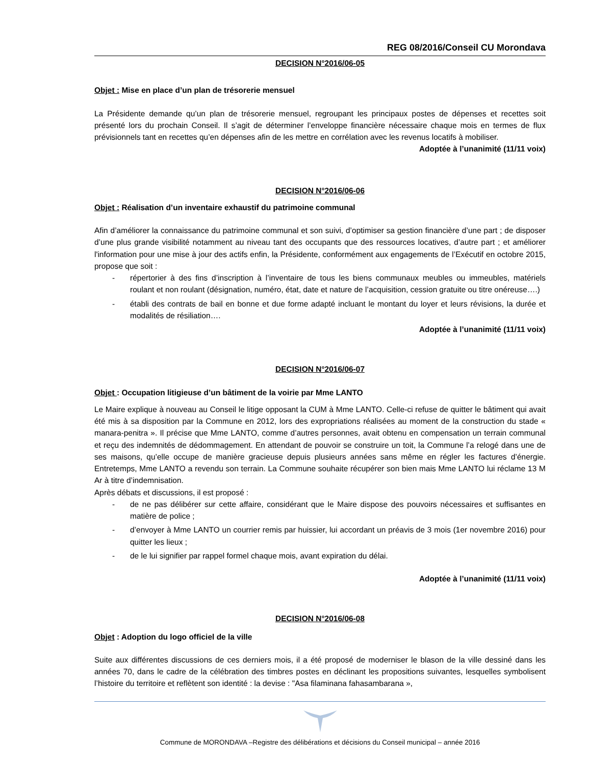REG 08/2016/Conseil CU Morondava
DECISION N°2016/06-05
Objet : Mise en place d’un plan de trésorerie mensuel
La Présidente demande qu’un plan de trésorerie mensuel, regroupant les principaux postes de dépenses et recettes soit présenté lors du prochain Conseil. Il s’agit de déterminer l’enveloppe financière nécessaire chaque mois en termes de flux prévisionnels tant en recettes qu’en dépenses afin de les mettre en corrélation avec les revenus locatifs à mobiliser.
Adoptée à l’unanimité (11/11 voix)
DECISION N°2016/06-06
Objet : Réalisation d’un inventaire exhaustif du patrimoine communal
Afin d’améliorer la connaissance du patrimoine communal et son suivi, d’optimiser sa gestion financière d’une part ; de disposer d’une plus grande visibilité notamment au niveau tant des occupants que des ressources locatives, d’autre part ; et améliorer l'information pour une mise à jour des actifs enfin, la Présidente, conformément aux engagements de l’Exécutif en octobre 2015, propose que soit :
- répertorier à des fins d’inscription à l’inventaire de tous les biens communaux meubles ou immeubles, matériels roulant et non roulant (désignation, numéro, état, date et nature de l’acquisition, cession gratuite ou titre onéreuse….)
- établi des contrats de bail en bonne et due forme adapté incluant le montant du loyer et leurs révisions, la durée et modalités de résiliation….
Adoptée à l’unanimité (11/11 voix)
DECISION N°2016/06-07
Objet : Occupation litigieuse d’un bâtiment de la voirie par Mme LANTO
Le Maire explique à nouveau au Conseil le litige opposant la CUM à Mme LANTO. Celle-ci refuse de quitter le bâtiment qui avait été mis à sa disposition par la Commune en 2012, lors des expropriations réalisées au moment de la construction du stade « manara-penitra ». Il précise que Mme LANTO, comme d’autres personnes, avait obtenu en compensation un terrain communal et reçu des indemnités de dédommagement. En attendant de pouvoir se construire un toit, la Commune l’a relogé dans une de ses maisons, qu’elle occupe de manière gracieuse depuis plusieurs années sans même en régler les factures d’énergie. Entretemps, Mme LANTO a revendu son terrain. La Commune souhaite récupérer son bien mais Mme LANTO lui réclame 13 M Ar à titre d’indemnisation.
Après débats et discussions, il est proposé :
- de ne pas délibérer sur cette affaire, considérant que le Maire dispose des pouvoirs nécessaires et suffisantes en matière de police ;
- d’envoyer à Mme LANTO un courrier remis par huissier, lui accordant un préavis de 3 mois (1er novembre 2016) pour quitter les lieux ;
- de le lui signifier par rappel formel chaque mois, avant expiration du délai.
Adoptée à l’unanimité (11/11 voix)
DECISION N°2016/06-08
Objet : Adoption du logo officiel de la ville
Suite aux différentes discussions de ces derniers mois, il a été proposé de moderniser le blason de la ville dessiné dans les années 70, dans le cadre de la célébration des timbres postes en déclinant les propositions suivantes, lesquelles symbolisent l’histoire du territoire et reflètent son identité : la devise : "Asa filaminana fahasambarana »,
Commune de MORONDAVA –Registre des délibérations et décisions du Conseil municipal – année 2016